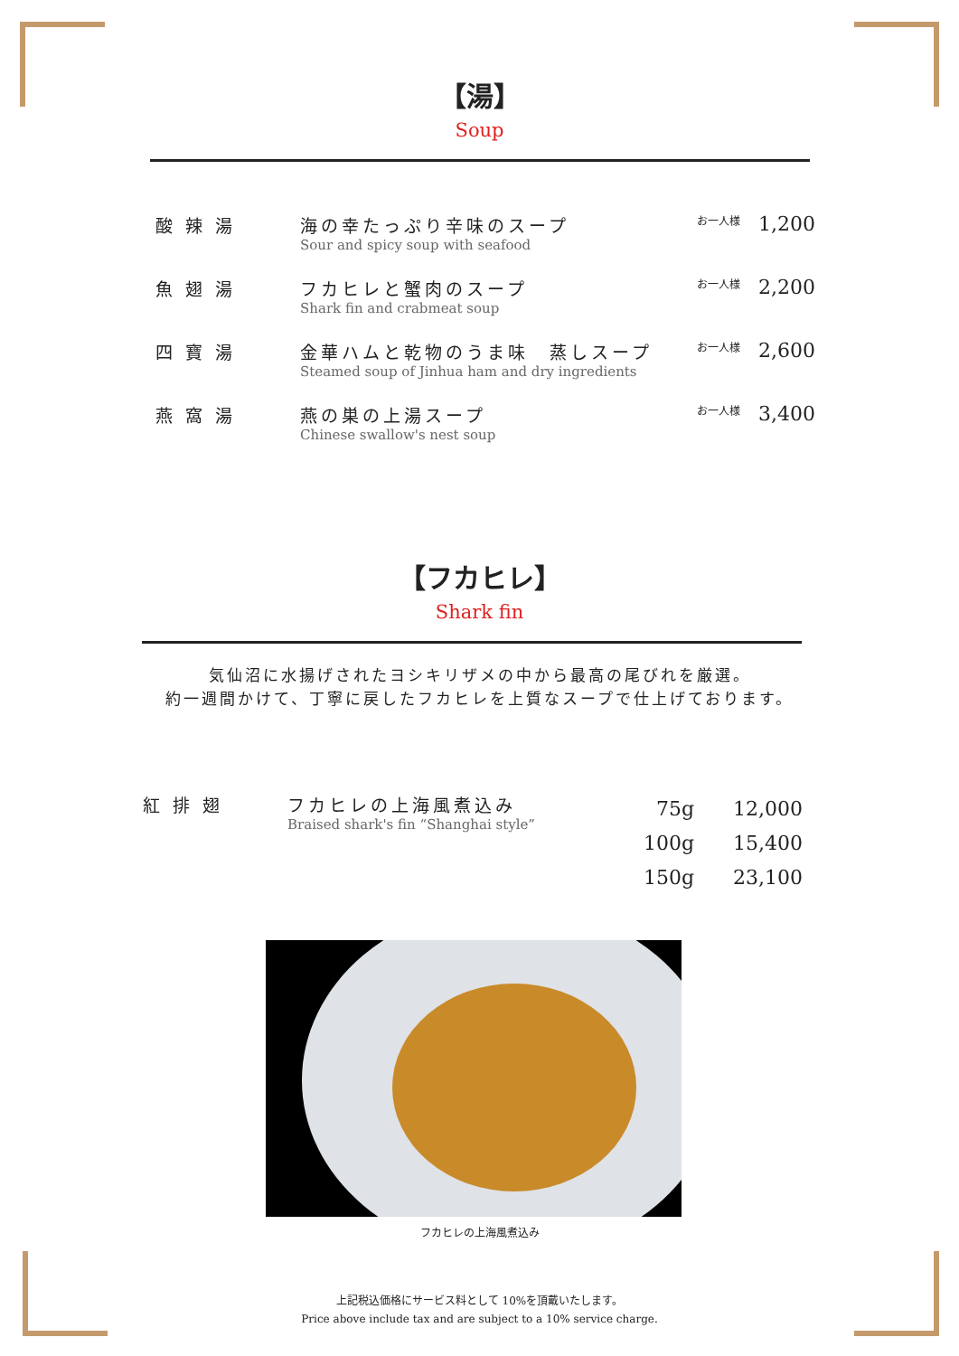【湯】
Soup
| 酸 辣 湯 | 海の幸たっぷり辛味のスープ Sour and spicy soup with seafood | お一人様 | 1,200 |
| 魚 翅 湯 | フカヒレと蟹肉のスープ Shark fin and crabmeat soup | お一人様 | 2,200 |
| 四 寶 湯 | 金華ハムと乾物のうま味 蒸しスープ Steamed soup of Jinhua ham and dry ingredients | お一人様 | 2,600 |
| 燕 窩 湯 | 燕の巣の上湯スープ Chinese swallow's nest soup | お一人様 | 3,400 |
【フカヒレ】
Shark fin
気仙沼に水揚げされたヨシキリザメの中から最高の尾びれを厳選。
約一週間かけて、丁寧に戻したフカヒレを上質なスープで仕上げております。
| 紅 排 翅 | フカヒレの上海風煮込み Braised shark's fin “Shanghai style” | 75g 100g 150g | 12,000 15,400 23,100 |
フカヒレの上海風煮込み
上記税込価格にサービス料として 10%を頂戴いたします。
Price above include tax and are subject to a 10% service charge.